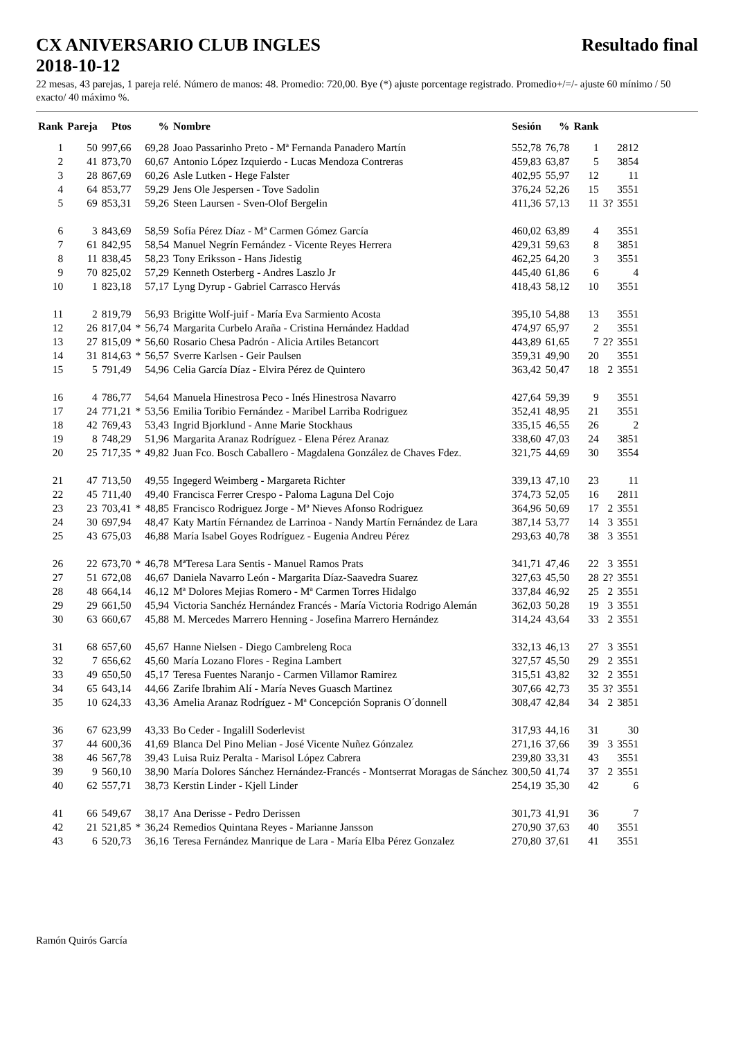CX ANIVERSARIO CLUB INGLES Resultado final
2018-10-12
22 mesas, 43 parejas, 1 pareja relé. Número de manos: 48. Promedio: 720,00. Bye (*) ajuste porcentage registrado. Promedio+/=/- ajuste 60 mínimo / 50 exacto/ 40 máximo %.
| Rank | Pareja | Ptos | | % | Nombre | Sesión | % | Rank | | |
| --- | --- | --- | --- | --- | --- | --- | --- | --- | --- | --- |
| 1 | 50 | 997,66 | | 69,28 | Joao Passarinho Preto - Mª Fernanda Panadero Martín | 552,78 | 76,78 | 1 | | 2812 |
| 2 | 41 | 873,70 | | 60,67 | Antonio López Izquierdo - Lucas Mendoza Contreras | 459,83 | 63,87 | 5 | | 3854 |
| 3 | 28 | 867,69 | | 60,26 | Asle Lutken - Hege Falster | 402,95 | 55,97 | 12 | | 11 |
| 4 | 64 | 853,77 | | 59,29 | Jens Ole Jespersen - Tove Sadolin | 376,24 | 52,26 | 15 | | 3551 |
| 5 | 69 | 853,31 | | 59,26 | Steen Laursen - Sven-Olof Bergelin | 411,36 | 57,13 | 11 | 3? | 3551 |
| 6 | 3 | 843,69 | | 58,59 | Sofía Pérez Díaz - Mª Carmen Gómez García | 460,02 | 63,89 | 4 | | 3551 |
| 7 | 61 | 842,95 | | 58,54 | Manuel Negrín Fernández - Vicente Reyes Herrera | 429,31 | 59,63 | 8 | | 3851 |
| 8 | 11 | 838,45 | | 58,23 | Tony Eriksson - Hans Jidestig | 462,25 | 64,20 | 3 | | 3551 |
| 9 | 70 | 825,02 | | 57,29 | Kenneth Osterberg - Andres Laszlo Jr | 445,40 | 61,86 | 6 | | 4 |
| 10 | 1 | 823,18 | | 57,17 | Lyng Dyrup - Gabriel Carrasco Hervás | 418,43 | 58,12 | 10 | | 3551 |
| 11 | 2 | 819,79 | | 56,93 | Brigitte Wolf-juif - María Eva Sarmiento Acosta | 395,10 | 54,88 | 13 | | 3551 |
| 12 | 26 | 817,04 | * | 56,74 | Margarita Curbelo Araña - Cristina Hernández Haddad | 474,97 | 65,97 | 2 | | 3551 |
| 13 | 27 | 815,09 | * | 56,60 | Rosario Chesa Padrón - Alicia Artiles Betancort | 443,89 | 61,65 | 7 | 2? | 3551 |
| 14 | 31 | 814,63 | * | 56,57 | Sverre Karlsen - Geir Paulsen | 359,31 | 49,90 | 20 | | 3551 |
| 15 | 5 | 791,49 | | 54,96 | Celia García Díaz - Elvira Pérez de Quintero | 363,42 | 50,47 | 18 | 2 | 3551 |
| 16 | 4 | 786,77 | | 54,64 | Manuela Hinestrosa Peco - Inés Hinestrosa Navarro | 427,64 | 59,39 | 9 | | 3551 |
| 17 | 24 | 771,21 | * | 53,56 | Emilia Toribio Fernández - Maribel Larriba Rodriguez | 352,41 | 48,95 | 21 | | 3551 |
| 18 | 42 | 769,43 | | 53,43 | Ingrid Bjorklund - Anne Marie Stockhaus | 335,15 | 46,55 | 26 | | 2 |
| 19 | 8 | 748,29 | | 51,96 | Margarita Aranaz Rodríguez - Elena Pérez Aranaz | 338,60 | 47,03 | 24 | | 3851 |
| 20 | 25 | 717,35 | * | 49,82 | Juan Fco. Bosch Caballero - Magdalena González de Chaves Fdez. | 321,75 | 44,69 | 30 | | 3554 |
| 21 | 47 | 713,50 | | 49,55 | Ingegerd Weimberg - Margareta Richter | 339,13 | 47,10 | 23 | | 11 |
| 22 | 45 | 711,40 | | 49,40 | Francisca Ferrer Crespo - Paloma Laguna Del Cojo | 374,73 | 52,05 | 16 | | 2811 |
| 23 | 23 | 703,41 | * | 48,85 | Francisco Rodriguez Jorge - Mª Nieves Afonso Rodriguez | 364,96 | 50,69 | 17 | 2 | 3551 |
| 24 | 30 | 697,94 | | 48,47 | Katy Martín Férnandez de Larrinoa - Nandy Martín Fernández de Lara | 387,14 | 53,77 | 14 | 3 | 3551 |
| 25 | 43 | 675,03 | | 46,88 | María Isabel Goyes Rodríguez - Eugenia Andreu Pérez | 293,63 | 40,78 | 38 | 3 | 3551 |
| 26 | 22 | 673,70 | * | 46,78 | MªTeresa Lara Sentis - Manuel Ramos Prats | 341,71 | 47,46 | 22 | 3 | 3551 |
| 27 | 51 | 672,08 | | 46,67 | Daniela Navarro León - Margarita Díaz-Saavedra Suarez | 327,63 | 45,50 | 28 | 2? | 3551 |
| 28 | 48 | 664,14 | | 46,12 | Mª Dolores Mejias Romero - Mª Carmen Torres Hidalgo | 337,84 | 46,92 | 25 | 2 | 3551 |
| 29 | 29 | 661,50 | | 45,94 | Victoria Sanchéz Hernández Francés - María Victoria Rodrigo Alemán | 362,03 | 50,28 | 19 | 3 | 3551 |
| 30 | 63 | 660,67 | | 45,88 | M. Mercedes Marrero Henning - Josefina Marrero Hernández | 314,24 | 43,64 | 33 | 2 | 3551 |
| 31 | 68 | 657,60 | | 45,67 | Hanne Nielsen - Diego Cambreleng Roca | 332,13 | 46,13 | 27 | 3 | 3551 |
| 32 | 7 | 656,62 | | 45,60 | María Lozano Flores - Regina Lambert | 327,57 | 45,50 | 29 | 2 | 3551 |
| 33 | 49 | 650,50 | | 45,17 | Teresa Fuentes Naranjo - Carmen Villamor Ramirez | 315,51 | 43,82 | 32 | 2 | 3551 |
| 34 | 65 | 643,14 | | 44,66 | Zarife Ibrahim Alí - María Neves Guasch Martinez | 307,66 | 42,73 | 35 | 3? | 3551 |
| 35 | 10 | 624,33 | | 43,36 | Amelia Aranaz Rodríguez - Mª Concepción Sopranis O´donnell | 308,47 | 42,84 | 34 | 2 | 3851 |
| 36 | 67 | 623,99 | | 43,33 | Bo Ceder - Ingalill Soderlevist | 317,93 | 44,16 | 31 | | 30 |
| 37 | 44 | 600,36 | | 41,69 | Blanca Del Pino Melian - José Vicente Nuñez Gónzalez | 271,16 | 37,66 | 39 | 3 | 3551 |
| 38 | 46 | 567,78 | | 39,43 | Luisa Ruiz Peralta - Marisol López Cabrera | 239,80 | 33,31 | 43 | | 3551 |
| 39 | 9 | 560,10 | | 38,90 | María Dolores Sánchez Hernández-Francés - Montserrat Moragas de Sánchez | 300,50 | 41,74 | 37 | 2 | 3551 |
| 40 | 62 | 557,71 | | 38,73 | Kerstin Linder - Kjell Linder | 254,19 | 35,30 | 42 | | 6 |
| 41 | 66 | 549,67 | | 38,17 | Ana Derisse - Pedro Derissen | 301,73 | 41,91 | 36 | | 7 |
| 42 | 21 | 521,85 | * | 36,24 | Remedios Quintana Reyes - Marianne Jansson | 270,90 | 37,63 | 40 | | 3551 |
| 43 | 6 | 520,73 | | 36,16 | Teresa Fernández Manrique de Lara - María Elba Pérez Gonzalez | 270,80 | 37,61 | 41 | | 3551 |
Ramón Quirós García